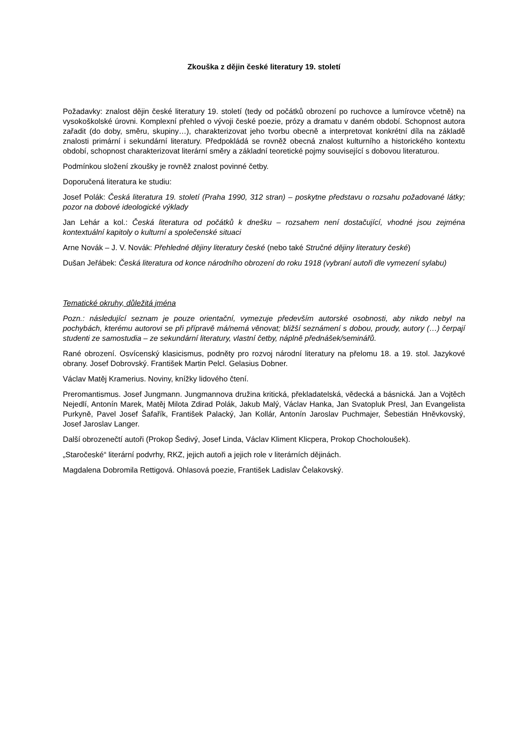Zkouška z dějin české literatury 19. století
Požadavky: znalost dějin české literatury 19. století (tedy od počátků obrození po ruchovce a lumírovce včetně) na vysokoškolské úrovni. Komplexní přehled o vývoji české poezie, prózy a dramatu v daném období. Schopnost autora zařadit (do doby, směru, skupiny…), charakterizovat jeho tvorbu obecně a interpretovat konkrétní díla na základě znalosti primární i sekundární literatury. Předpokládá se rovněž obecná znalost kulturního a historického kontextu období, schopnost charakterizovat literární směry a základní teoretické pojmy související s dobovou literaturou.
Podmínkou složení zkoušky je rovněž znalost povinné četby.
Doporučená literatura ke studiu:
Josef Polák: Česká literatura 19. století (Praha 1990, 312 stran) – poskytne představu o rozsahu požadované látky; pozor na dobové ideologické výklady
Jan Lehár a kol.: Česká literatura od počátků k dnešku – rozsahem není dostačující, vhodné jsou zejména kontextuální kapitoly o kulturní a společenské situaci
Arne Novák – J. V. Novák: Přehledné dějiny literatury české (nebo také Stručné dějiny literatury české)
Dušan Jeřábek: Česká literatura od konce národního obrození do roku 1918 (vybraní autoři dle vymezení sylabu)
Tematické okruhy, důležitá jména
Pozn.: následující seznam je pouze orientační, vymezuje především autorské osobnosti, aby nikdo nebyl na pochybách, kterému autorovi se při přípravě má/nemá věnovat; bližší seznámení s dobou, proudy, autory (…) čerpají studenti ze samostudia – ze sekundární literatury, vlastní četby, náplně přednášek/seminářů.
Rané obrození. Osvícenský klasicismus, podněty pro rozvoj národní literatury na přelomu 18. a 19. stol. Jazykové obrany. Josef Dobrovský. František Martin Pelcl. Gelasius Dobner.
Václav Matěj Kramerius. Noviny, knížky lidového čtení.
Preromantismus. Josef Jungmann. Jungmannova družina kritická, překladatelská, vědecká a básnická. Jan a Vojtěch Nejedlí, Antonín Marek, Matěj Milota Zdirad Polák, Jakub Malý, Václav Hanka, Jan Svatopluk Presl, Jan Evangelista Purkyně, Pavel Josef Šafařík, František Palacký, Jan Kollár, Antonín Jaroslav Puchmajer, Šebestián Hněvkovský, Josef Jaroslav Langer.
Další obrozenečtí autoři (Prokop Šedivý, Josef Linda, Václav Kliment Klicpera, Prokop Chocholoušek).
„Staročeské“ literární podvrhy, RKZ, jejich autoři a jejich role v literárních dějinách.
Magdalena Dobromila Rettigová. Ohlasová poezie, František Ladislav Čelakovský.